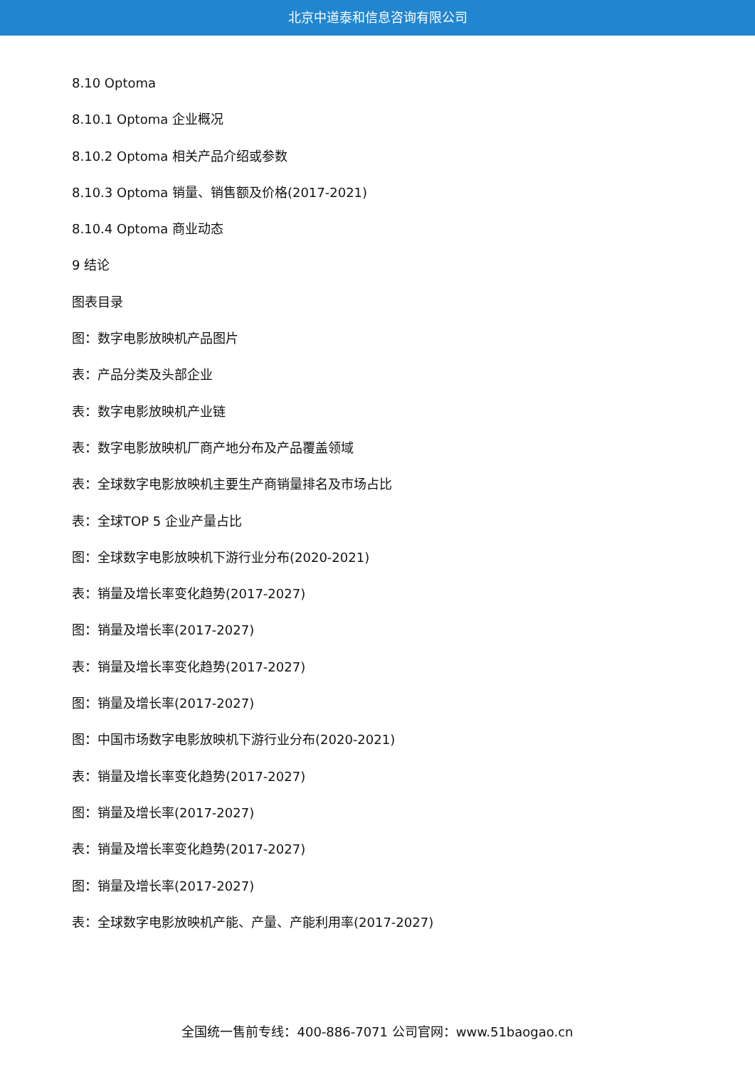北京中道泰和信息咨询有限公司
8.10 Optoma
8.10.1 Optoma 企业概况
8.10.2 Optoma 相关产品介绍或参数
8.10.3 Optoma 销量、销售额及价格(2017-2021)
8.10.4 Optoma 商业动态
9 结论
图表目录
图：数字电影放映机产品图片
表：产品分类及头部企业
表：数字电影放映机产业链
表：数字电影放映机厂商产地分布及产品覆盖领域
表：全球数字电影放映机主要生产商销量排名及市场占比
表：全球TOP 5 企业产量占比
图：全球数字电影放映机下游行业分布(2020-2021)
表：销量及增长率变化趋势(2017-2027)
图：销量及增长率(2017-2027)
表：销量及增长率变化趋势(2017-2027)
图：销量及增长率(2017-2027)
图：中国市场数字电影放映机下游行业分布(2020-2021)
表：销量及增长率变化趋势(2017-2027)
图：销量及增长率(2017-2027)
表：销量及增长率变化趋势(2017-2027)
图：销量及增长率(2017-2027)
表：全球数字电影放映机产能、产量、产能利用率(2017-2027)
全国统一售前专线：400-886-7071 公司官网：www.51baogao.cn